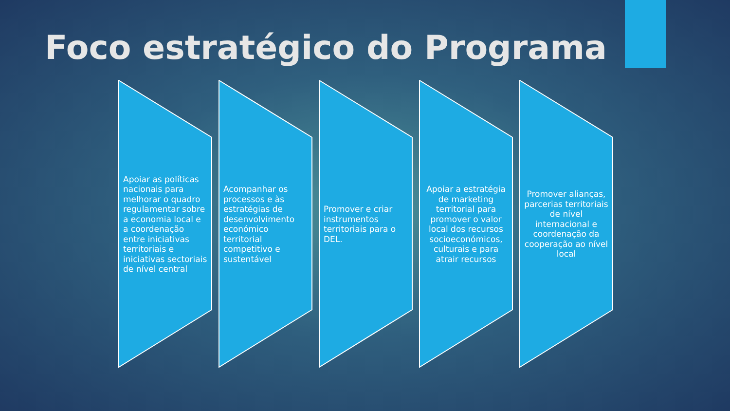Foco estratégico do Programa
Apoiar as políticas nacionais para melhorar o quadro regulamentar sobre a economia local e a coordenação entre iniciativas territoriais e iniciativas sectoriais de nível central
Acompanhar os processos e às estratégias de desenvolvimento económico territorial competitivo e sustentável
Promover e criar instrumentos territoriais para o DEL.
Apoiar a estratégia de marketing territorial para promover o valor local dos recursos socioeconómicos, culturais e para atrair recursos
Promover alianças, parcerias territoriais de nível internacional e coordenação da cooperação ao nível local